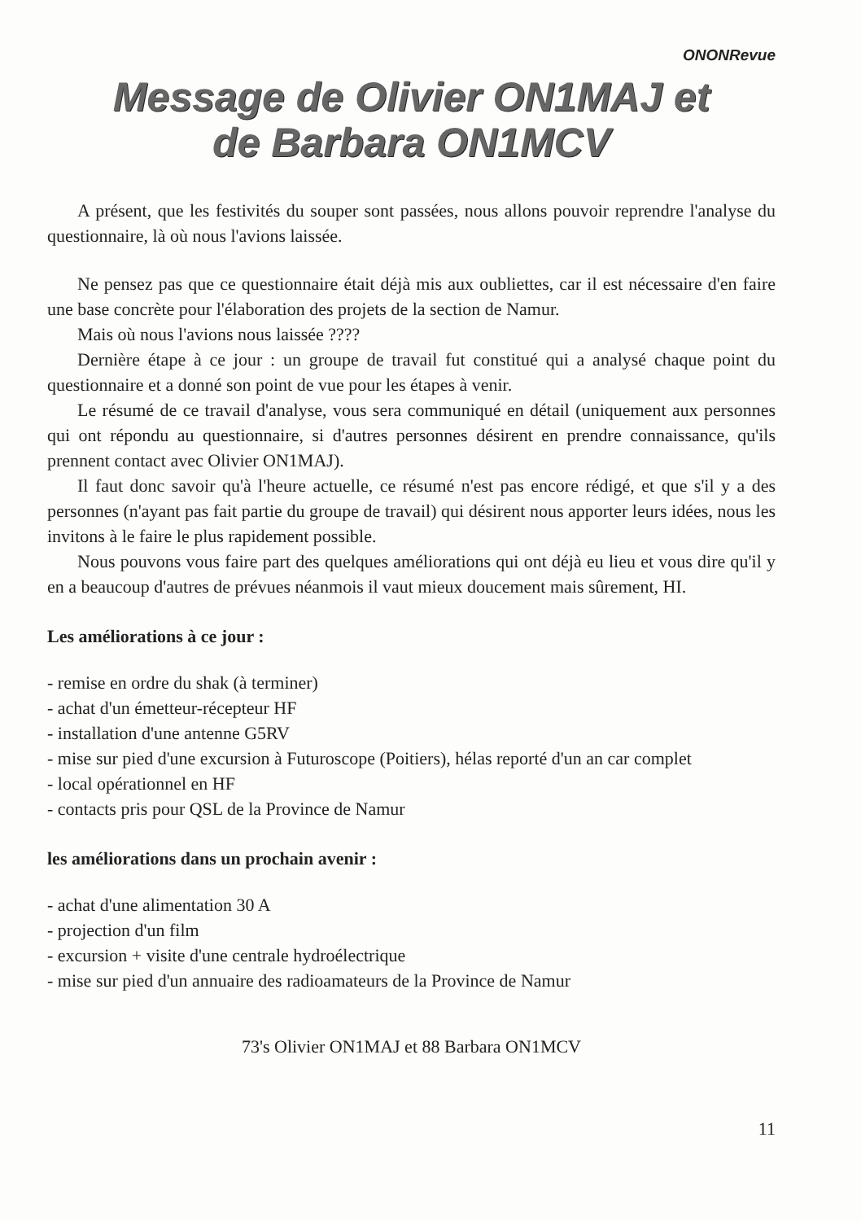ONONRevue
Message de Olivier ON1MAJ et
de Barbara ON1MCV
A présent, que les festivités du souper sont passées, nous allons pouvoir reprendre l'analyse du questionnaire, là où nous l'avions laissée.
Ne pensez pas que ce questionnaire était déjà mis aux oubliettes, car il est nécessaire d'en faire une base concrète pour l'élaboration des projets de la section de Namur.
Mais où nous l'avions nous laissée ????
Dernière étape à ce jour : un groupe de travail fut constitué qui a analysé chaque point du questionnaire et a donné son point de vue pour les étapes à venir.
Le résumé de ce travail d'analyse, vous sera communiqué en détail (uniquement aux personnes qui ont répondu au questionnaire, si d'autres personnes désirent en prendre connaissance, qu'ils prennent contact avec Olivier ON1MAJ).
Il faut donc savoir qu'à l'heure actuelle, ce résumé n'est pas encore rédigé, et que s'il y a des personnes (n'ayant pas fait partie du groupe de travail) qui désirent nous apporter leurs idées, nous les invitons à le faire le plus rapidement possible.
Nous pouvons vous faire part des quelques améliorations qui ont déjà eu lieu et vous dire qu'il y en a beaucoup d'autres de prévues néanmois il vaut mieux doucement mais sûrement, HI.
Les améliorations à ce jour :
- remise en ordre du shak (à terminer)
- achat d'un émetteur-récepteur HF
- installation d'une antenne G5RV
- mise sur pied d'une excursion à Futuroscope (Poitiers), hélas reporté d'un an car complet
- local opérationnel en HF
- contacts pris pour QSL de la Province de Namur
les améliorations dans un prochain avenir :
- achat d'une alimentation 30 A
- projection d'un film
- excursion + visite d'une centrale hydroélectrique
- mise sur pied d'un annuaire des radioamateurs de la Province de Namur
73's Olivier ON1MAJ et 88 Barbara ON1MCV
11